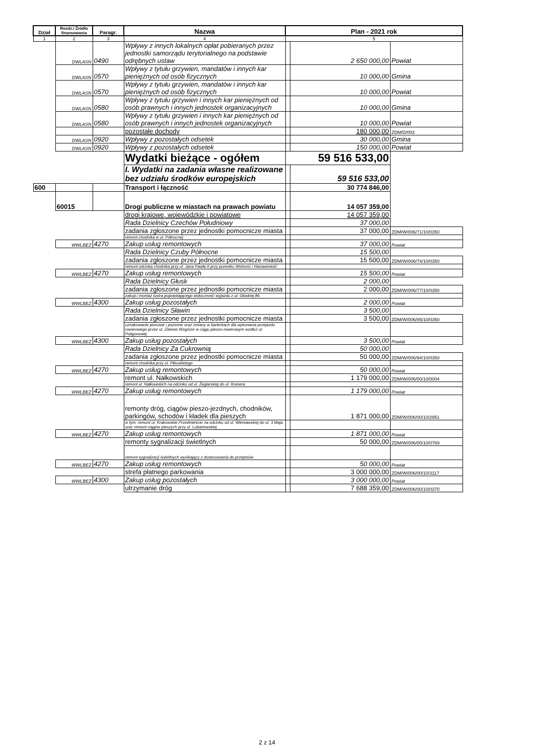| Dział | Rozdz./ Źródło finansowania | Paragr. | Nazwa | Plan - 2021 rok | | |
| --- | --- | --- | --- | --- | --- | --- |
| 1 | 2 | 3 | 4 | 5 | | |
| | DWLASN | 0490 | Wpływy z innych lokalnych opłat pobieranych przez jednostki samorządu terytorialnego na podstawie odrębnych ustaw | | 2 650 000,00 | Powiat |
| | DWLASN | 0570 | Wpływy z tytułu grzywien, mandatów i innych kar pieniężnych od osób fizycznych | | 10 000,00 | Gmina |
| | DWLASN | 0570 | Wpływy z tytułu grzywien, mandatów i innych kar pieniężnych od osób fizycznych | | 10 000,00 | Powiat |
| | DWLASN | 0580 | Wpływy z tytułu grzywien i innych kar pieniężnych od osób prawnych i innych jednostek organizacyjnych | | 10 000,00 | Gmina |
| | DWLASN | 0580 | Wpływy z tytułu grzywien i innych kar pieniężnych od osób prawnych i innych jednostek organizacyjnych | | 10 000,00 | Powiat |
| | | | pozostałe dochody | | 180 000,00 | ZDM/D/003 |
| | DWLASN | 0920 | Wpływy z pozostałych odsetek | | 30 000,00 | Gmina |
| | DWLASN | 0920 | Wpływy z pozostałych odsetek | | 150 000,00 | Powiat |
| | | | Wydatki bieżące - ogółem | 59 516 533,00 | | |
| | | | I. Wydatki na zadania własne realizowane bez udziału środków europejskich | | 59 516 533,00 | |
| 600 | | | Transport i łączność | | 30 774 846,00 | |
| | 60015 | | Drogi publiczne w miastach na prawach powiatu | | 14 057 359,00 | |
| | | | drogi krajowe, wojewódzkie i powiatowe | | 14 057 359,00 | |
| | | | Rada Dzielnicy Czechów Południowy | | 37 000,00 | |
| | | | zadania zgłoszone przez jednostki pomocnicze miasta | | 37 000,00 | ZDM/W/006/71/10/0350 |
| | | | remont chodnika w ul. Północnej | | | |
| | WWLBEZ | 4270 | Zakup usług remontowych | | 37 000,00 | Powiat |
| | | | Rada Dzielnicy Czuby Północne | | 15 500,00 | |
| | | | zadania zgłoszone przez jednostki pomocnicze miasta | | 15 500,00 | ZDM/W/006/74/10/0350 |
| | | | remont odcinka chodnika przy ul. Jana Pawła II przy pomniku Wolność i Niezawisłość | | | |
| | WWLBEZ | 4270 | Zakup usług remontowych | | 15 500,00 | Powiat |
| | | | Rada Dzielnicy Głusk | | 2 000,00 | |
| | | | zadania zgłoszone przez jednostki pomocnicze miasta | | 2 000,00 | ZDM/W/006/77/10/0350 |
| | | | zakup i montaż lustra poprawiającego widoczność wyjazdu z ul. Głuskiej 86 | | | |
| | WWLBEZ | 4300 | Zakup usług pozostałych | | 2 000,00 | Powiat |
| | | | Rada Dzielnicy Sławin | | 3 500,00 | |
| | | | zadania zgłoszone przez jednostki pomocnicze miasta | | 3 500,00 | ZDM/W/006/85/10/0350 |
| | | | oznakowanie pionowe i poziome oraz zmiany w barierkach dla wykonania przejazdu rowerowego przez ul. Zielone Wzgórze w ciągu pieszo-rowerowym wzdłuż ul. Poligonowej | | | |
| | WWLBEZ | 4300 | Zakup usług pozostałych | | 3 500,00 | Powiat |
| | | | Rada Dzielnicy Za Cukrownią | | 50 000,00 | |
| | | | zadania zgłoszone przez jednostki pomocnicze miasta | | 50 000,00 | ZDM/W/006/94/10/0350 |
| | | | remont chodnika przy ul. Piłsudskiego | | | |
| | WWLBEZ | 4270 | Zakup usług remontowych | | 50 000,00 | Powiat |
| | | | remont ul. Nałkowskich | | 1 179 000,00 | ZDM/W/006/00/10/0004 |
| | | | remont ul. Nałkowskich na odcinku od ul. Żeglarskiej do ul. Romera | | | |
| | WWLBEZ | 4270 | Zakup usług remontowych | | 1 179 000,00 | Powiat |
| | | | remonty dróg, ciągów pieszo-jezdnych, chodników, parkingów, schodów i kładek dla pieszych | | 1 871 000,00 | ZDM/W/006/00/10/2951 |
| | | | w tym: remont ul. Krakowskie Przedmieście na odcinku od ul. Wieniawskiej do ul. 3 Maja oraz remont ciągów pieszych przy ul. Lubartowskiej | | | |
| | WWLBEZ | 4270 | Zakup usług remontowych | | 1 871 000,00 | Powiat |
| | | | remonty sygnalizacji świetlnych | | 50 000,00 | ZDM/W/006/00/10/0769 |
| | | | remont sygnalizacji świetlnych wynikający z dostosowania do przepisów | | | |
| | WWLBEZ | 4270 | Zakup usług remontowych | | 50 000,00 | Powiat |
| | | | strefa płatnego parkowania | | 3 000 000,00 | ZDM/W/006/00/10/3117 |
| | WWLBEZ | 4300 | Zakup usług pozostałych | | 3 000 000,00 | Powiat |
| | | | utrzymanie dróg | | 7 688 359,00 | ZDM/W/006/00/10/0370 |
2 z 14